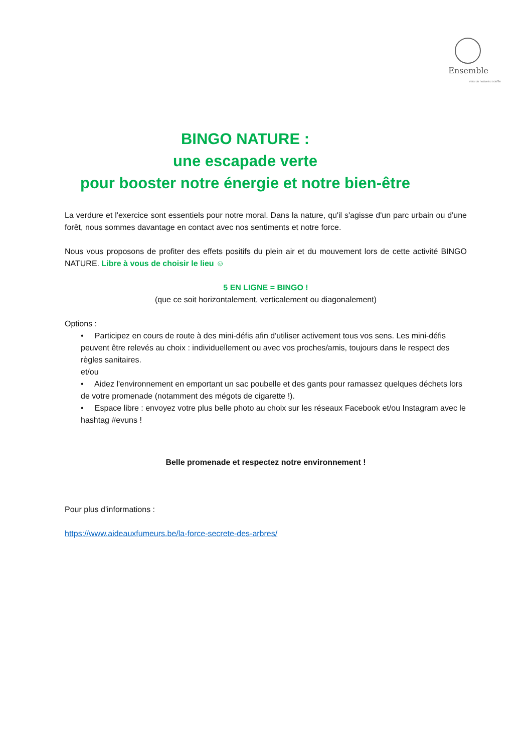Ensemble
vers un nouveau souffle
BINGO NATURE :
une escapade verte
pour booster notre énergie et notre bien-être
La verdure et l'exercice sont essentiels pour notre moral. Dans la nature, qu'il s'agisse d'un parc urbain ou d'une forêt, nous sommes davantage en contact avec nos sentiments et notre force.
Nous vous proposons de profiter des effets positifs du plein air et du mouvement lors de cette activité BINGO NATURE. Libre à vous de choisir le lieu ☺
5 EN LIGNE = BINGO !
(que ce soit horizontalement, verticalement ou diagonalement)
Options :
• Participez en cours de route à des mini-défis afin d'utiliser activement tous vos sens. Les mini-défis peuvent être relevés au choix : individuellement ou avec vos proches/amis, toujours dans le respect des règles sanitaires.
et/ou
• Aidez l'environnement en emportant un sac poubelle et des gants pour ramassez quelques déchets lors de votre promenade (notamment des mégots de cigarette !).
• Espace libre : envoyez votre plus belle photo au choix sur les réseaux Facebook et/ou Instagram avec le hashtag #evuns !
Belle promenade et respectez notre environnement !
Pour plus d'informations :
https://www.aideauxfumeurs.be/la-force-secrete-des-arbres/